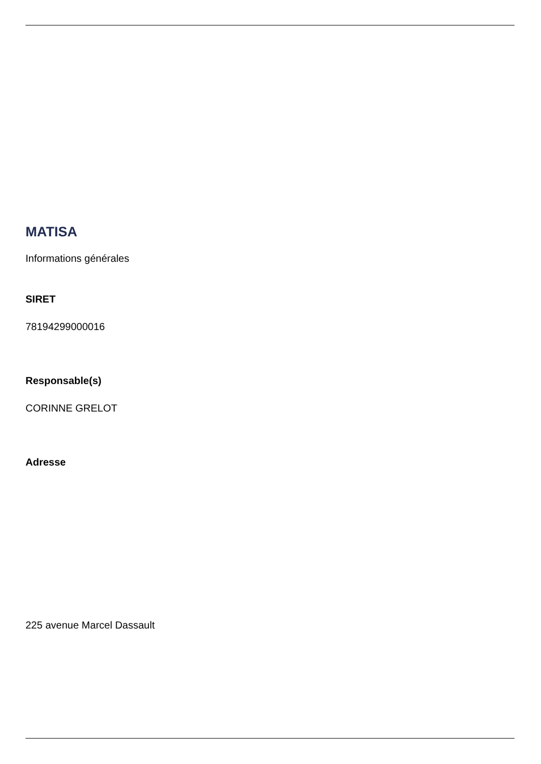MATISA
Informations générales
SIRET
78194299000016
Responsable(s)
CORINNE GRELOT
Adresse
225 avenue Marcel Dassault